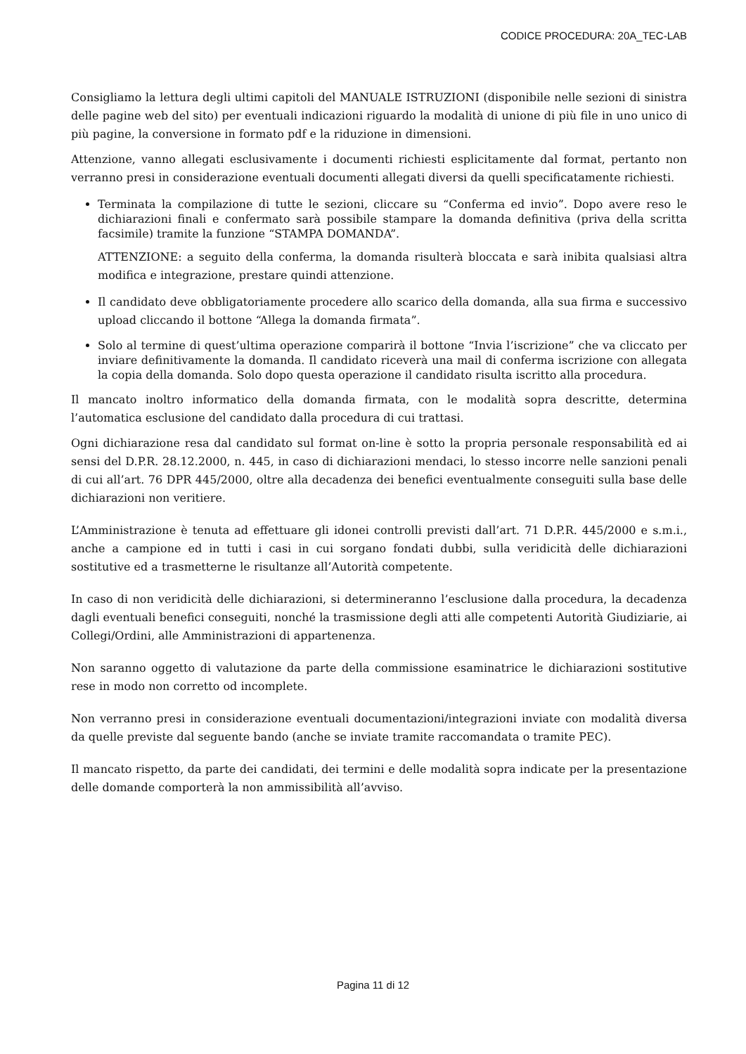CODICE PROCEDURA: 20A_TEC-LAB
Consigliamo la lettura degli ultimi capitoli del MANUALE ISTRUZIONI (disponibile nelle sezioni di sinistra delle pagine web del sito) per eventuali indicazioni riguardo la modalità di unione di più file in uno unico di più pagine, la conversione in formato pdf e la riduzione in dimensioni.
Attenzione, vanno allegati esclusivamente i documenti richiesti esplicitamente dal format, pertanto non verranno presi in considerazione eventuali documenti allegati diversi da quelli specificatamente richiesti.
Terminata la compilazione di tutte le sezioni, cliccare su “Conferma ed invio”. Dopo avere reso le dichiarazioni finali e confermato sarà possibile stampare la domanda definitiva (priva della scritta facsimile) tramite la funzione “STAMPA DOMANDA”.
ATTENZIONE: a seguito della conferma, la domanda risulterà bloccata e sarà inibita qualsiasi altra modifica e integrazione, prestare quindi attenzione.
Il candidato deve obbligatoriamente procedere allo scarico della domanda, alla sua firma e successivo upload cliccando il bottone “Allega la domanda firmata”.
Solo al termine di quest’ultima operazione comparirà il bottone “Invia l’iscrizione” che va cliccato per inviare definitivamente la domanda. Il candidato riceverà una mail di conferma iscrizione con allegata la copia della domanda. Solo dopo questa operazione il candidato risulta iscritto alla procedura.
Il mancato inoltro informatico della domanda firmata, con le modalità sopra descritte, determina l’automatica esclusione del candidato dalla procedura di cui trattasi.
Ogni dichiarazione resa dal candidato sul format on-line è sotto la propria personale responsabilità ed ai sensi del D.P.R. 28.12.2000, n. 445, in caso di dichiarazioni mendaci, lo stesso incorre nelle sanzioni penali di cui all’art. 76 DPR 445/2000, oltre alla decadenza dei benefici eventualmente conseguiti sulla base delle dichiarazioni non veritiere.
L’Amministrazione è tenuta ad effettuare gli idonei controlli previsti dall’art. 71 D.P.R. 445/2000 e s.m.i., anche a campione ed in tutti i casi in cui sorgano fondati dubbi, sulla veridicità delle dichiarazioni sostitutive ed a trasmetterne le risultanze all’Autorità competente.
In caso di non veridicità delle dichiarazioni, si determineranno l’esclusione dalla procedura, la decadenza dagli eventuali benefici conseguiti, nonché la trasmissione degli atti alle competenti Autorità Giudiziarie, ai Collegi/Ordini, alle Amministrazioni di appartenenza.
Non saranno oggetto di valutazione da parte della commissione esaminatrice le dichiarazioni sostitutive rese in modo non corretto od incomplete.
Non verranno presi in considerazione eventuali documentazioni/integrazioni inviate con modalità diversa da quelle previste dal seguente bando (anche se inviate tramite raccomandata o tramite PEC).
Il mancato rispetto, da parte dei candidati, dei termini e delle modalità sopra indicate per la presentazione delle domande comporterà la non ammissibilità all’avviso.
Pagina 11 di 12